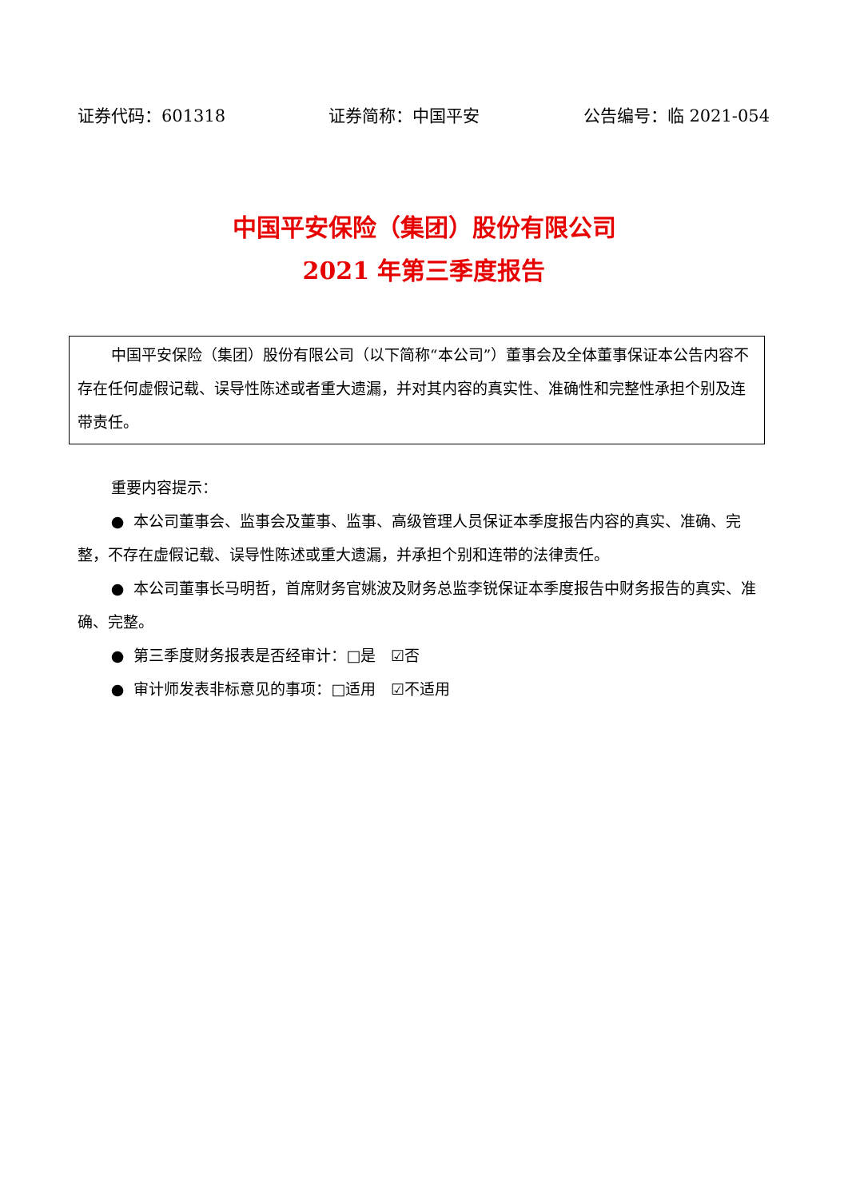证券代码：601318 证券简称：中国平安 公告编号：临 2021-054
中国平安保险（集团）股份有限公司
2021 年第三季度报告
中国平安保险（集团）股份有限公司（以下简称“本公司”）董事会及全体董事保证本公告内容不存在任何虚假记载、误导性陈述或者重大遗漏，并对其内容的真实性、准确性和完整性承担个别及连带责任。
重要内容提示：
● 本公司董事会、监事会及董事、监事、高级管理人员保证本季度报告内容的真实、准确、完整，不存在虚假记载、误导性陈述或重大遗漏，并承担个别和连带的法律责任。
● 本公司董事长马明哲，首席财务官姚波及财务总监李锐保证本季度报告中财务报告的真实、准确、完整。
● 第三季度财务报表是否经审计：□是 ☑否
● 审计师发表非标意见的事项：□适用 ☑不适用